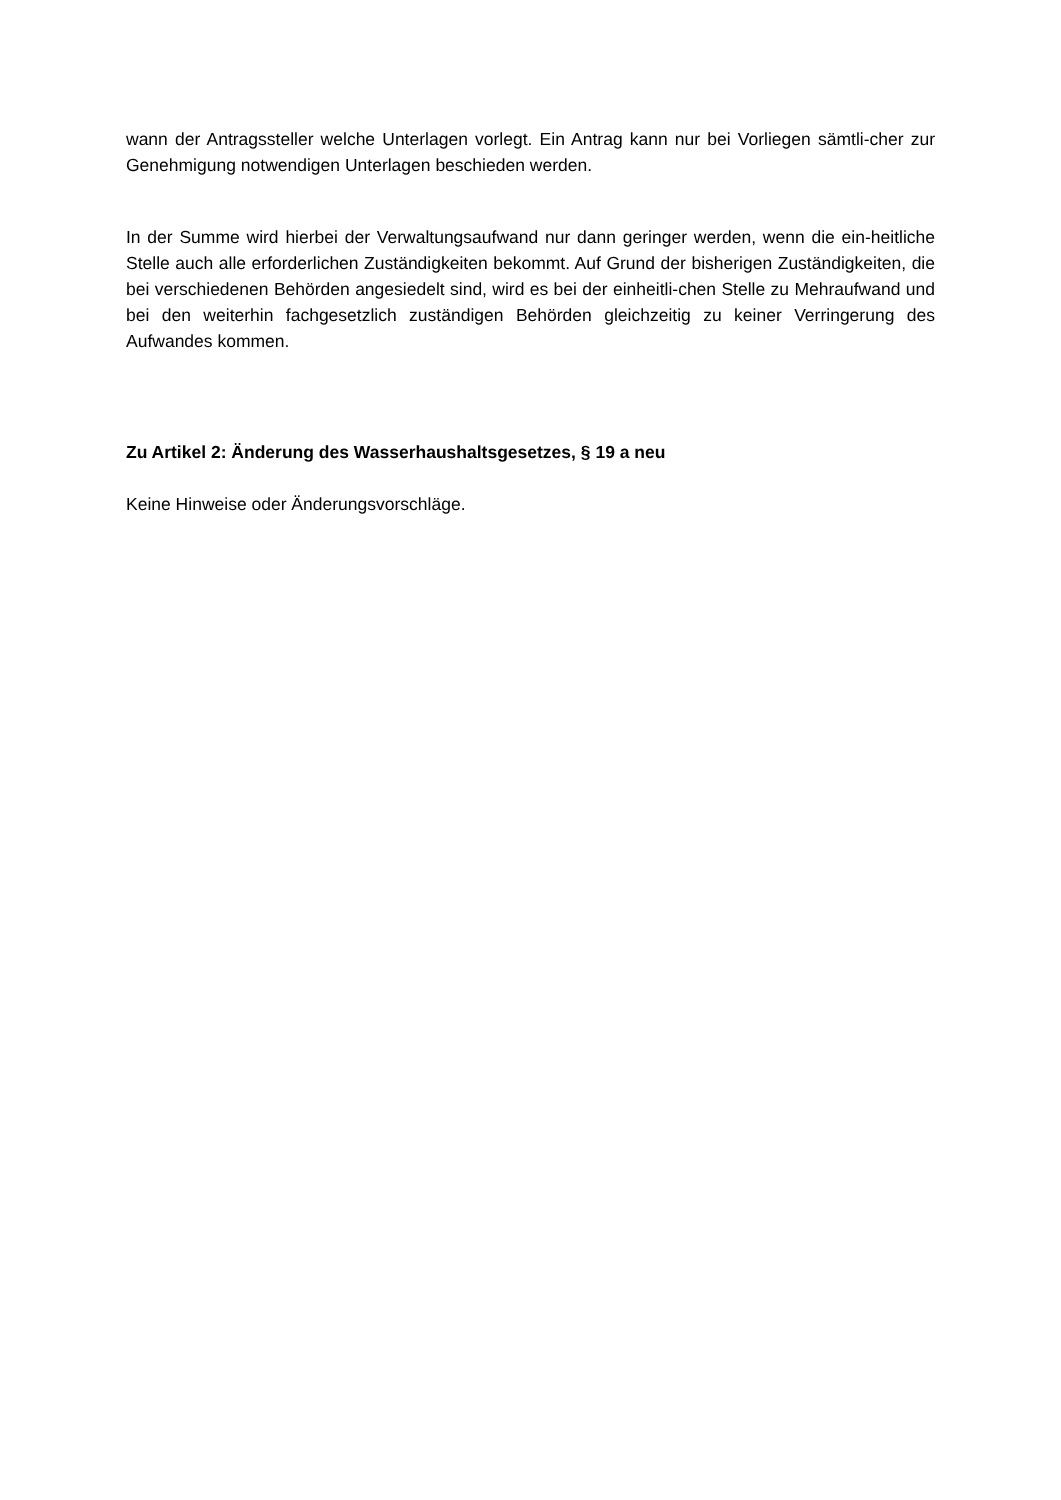wann der Antragssteller welche Unterlagen vorlegt. Ein Antrag kann nur bei Vorliegen sämtli-cher zur Genehmigung notwendigen Unterlagen beschieden werden.
In der Summe wird hierbei der Verwaltungsaufwand nur dann geringer werden, wenn die ein-heitliche Stelle auch alle erforderlichen Zuständigkeiten bekommt. Auf Grund der bisherigen Zuständigkeiten, die bei verschiedenen Behörden angesiedelt sind, wird es bei der einheitli-chen Stelle zu Mehraufwand und bei den weiterhin fachgesetzlich zuständigen Behörden gleichzeitig zu keiner Verringerung des Aufwandes kommen.
Zu Artikel 2: Änderung des Wasserhaushaltsgesetzes, § 19 a neu
Keine Hinweise oder Änderungsvorschläge.